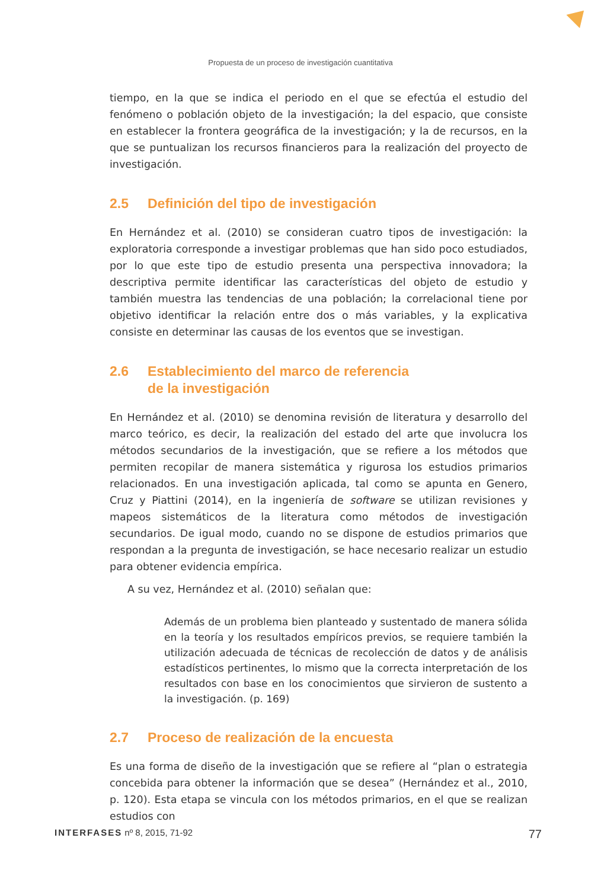Propuesta de un proceso de investigación cuantitativa
tiempo, en la que se indica el periodo en el que se efectúa el estudio del fenómeno o población objeto de la investigación; la del espacio, que consiste en establecer la frontera geográfica de la investigación; y la de recursos, en la que se puntualizan los recursos financieros para la realización del proyecto de investigación.
2.5 Definición del tipo de investigación
En Hernández et al. (2010) se consideran cuatro tipos de investigación: la exploratoria corresponde a investigar problemas que han sido poco estudiados, por lo que este tipo de estudio presenta una perspectiva innovadora; la descriptiva permite identificar las características del objeto de estudio y también muestra las tendencias de una población; la correlacional tiene por objetivo identificar la relación entre dos o más variables, y la explicativa consiste en determinar las causas de los eventos que se investigan.
2.6 Establecimiento del marco de referencia
de la investigación
En Hernández et al. (2010) se denomina revisión de literatura y desarrollo del marco teórico, es decir, la realización del estado del arte que involucra los métodos secundarios de la investigación, que se refiere a los métodos que permiten recopilar de manera sistemática y rigurosa los estudios primarios relacionados. En una investigación aplicada, tal como se apunta en Genero, Cruz y Piattini (2014), en la ingeniería de software se utilizan revisiones y mapeos sistemáticos de la literatura como métodos de investigación secundarios. De igual modo, cuando no se dispone de estudios primarios que respondan a la pregunta de investigación, se hace necesario realizar un estudio para obtener evidencia empírica.
A su vez, Hernández et al. (2010) señalan que:
Además de un problema bien planteado y sustentado de manera sólida en la teoría y los resultados empíricos previos, se requiere también la utilización adecuada de técnicas de recolección de datos y de análisis estadísticos pertinentes, lo mismo que la correcta interpretación de los resultados con base en los conocimientos que sirvieron de sustento a la investigación. (p. 169)
2.7 Proceso de realización de la encuesta
Es una forma de diseño de la investigación que se refiere al “plan o estrategia concebida para obtener la información que se desea” (Hernández et al., 2010, p. 120). Esta etapa se vincula con los métodos primarios, en el que se realizan estudios con
INTERFASES nº 8, 2015, 71-92 77